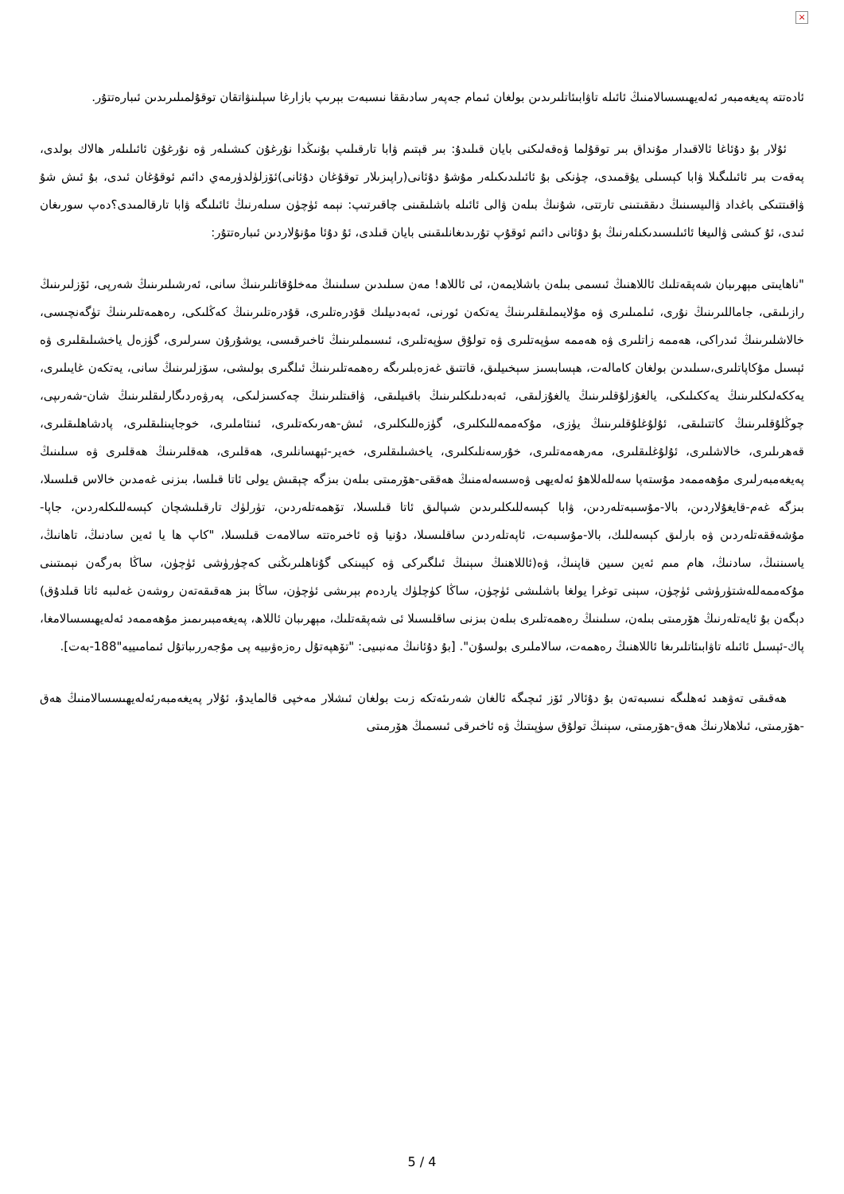×
ئادەتتە پەيغەمبەر ئەلەيهىسسالامنىڭ ئائىلە تاۋابىئاتلىرىدىن بولغان ئىمام جەپەر سادىققا نىسبەت بېرىپ بازارغا سېلىنۋاتقان توقۇلمىلىرىدىن ئىبارەتتۇر.
ئۇلار بۇ دۇئاغا ئالاقىدار مۇنداق بىر توقۇلما ۋەقەلىكنى بايان قىلىدۇ: بىر قېتىم ۋابا تارقىلىپ بۇنىڭدا نۇرغۇن كىشىلەر ۋە نۇرغۇن ئائىلىلەر هالاك بولدى، پەقەت بىر ئائىلىگىلا ۋابا كېسىلى يۇقمىدى، چۈنكى بۇ ئائىلىدىكىلەر مۇشۇ دۇئانى(راپىزىلار توقۇغان دۇئانى)ئۆزلۈلدۈرمەي دائىم ئوقۇغان ئىدى، بۇ ئىش شۇ ۋاقىتتىكى باغداد ۋالىيسىنىڭ دىققىتىنى تارتتى، شۇنىڭ بىلەن ۋالى ئائىلە باشلىقىنى چاقىرتىپ: نېمە ئۈچۈن سىلەرنىڭ ئائىلىگە ۋابا تارقالمىدى؟دەپ سورىغان ئىدى، ئۇ كىشى ۋالىيغا ئائىلىسىدىكىلەرنىڭ بۇ دۇئانى دائىم ئوقۇپ تۇرىدىغانلىقىنى بايان قىلدى، ئۇ دۇئا مۇنۇلاردىن ئىبارەتتۇر:
"ناهايىتى مېهرىبان شەپقەتلىك ئاللاهنىڭ ئىسمى بىلەن باشلايمەن، ئى ئاللاھ! مەن سىلىدىن سىلىنىڭ مەخلۇقاتلىرىنىڭ سانى، ئەرشىلىرىنىڭ شەرپى، ئۆزلىرىنىڭ رازىلىقى، جاماللىرىنىڭ نۇرى، ئىلمىلىرى ۋە مۇلايىملىقلىرىنىڭ يەتكەن ئورنى، ئەبەدىيلىك قۇدرەتلىرى، قۇدرەتلىرىنىڭ كەڭلىكى، رەهمەتلىرىنىڭ تۈگەنچىسى، خالاشلىرىنىڭ ئىدراكى، هەممە زاتلىرى ۋە هەممە سۈپەتلىرى ۋە تولۇق سۈپەتلىرى، ئىسىملىرىنىڭ ئاخىرقىسى، يوشۇرۇن سىرلىرى، گۈزەل ياخشىلىقلىرى ۋە ئېسىل مۇكاپاتلىرى،سىلىدىن بولغان كامالەت، هېسابسىز سېخىيلىق، قاتتىق غەزەبلىرىگە رەهمەتلىرىنىڭ ئىلگىرى بولىشى، سۆزلىرىنىڭ سانى، يەتكەن غايىلىرى، يەككەلىكلىرىنىڭ يەككىلىكى، يالغۇزلۇقلىرىنىڭ يالغۇزلىقى، ئەبەدىلىكلىرىنىڭ باقىيلىقى، ۋاقىتلىرىنىڭ چەكسىزلىكى، پەرۋەردىگارلىقلىرىنىڭ شان-شەرىپى، چوڭلۇقلىرىنىڭ كاتتىلىقى، ئۇلۇغلۇقلىرىنىڭ يۈزى، مۇكەممەللىكلىرى، گۈزەللىكلىرى، ئىش-هەرىكەتلىرى، ئىنئاملىرى، خوجايىنلىقلىرى، پادشاهلىقلىرى، قەهرىلىرى، خالاشلىرى، ئۇلۇغلىقلىرى، مەرهەمەتلىرى، خۇرسەنلىكلىرى، ياخشىلىقلىرى، خەير-ئېهسانلىرى، هەقلىرى، هەقلىرىنىڭ هەقلىرى ۋە سىلىنىڭ پەيغەمبەرلىرى مۇهەممەد مۇستەپا سەللەللاهۇ ئەلەيهى ۋەسسەلەمنىڭ هەققى-هۆرمىتى بىلەن بىزگە چېقىش يولى ئاتا قىلسا، بىزنى غەمدىن خالاس قىلسىلا، بىزگە غەم-قايغۇلاردىن، بالا-مۇسىبەتلەردىن، ۋابا كېسەللىكلىرىدىن شىپالىق ئاتا قىلسىلا، تۆهمەتلەردىن، تۈرلۈك تارقىلىشچان كېسەللىكلەردىن، جاپا-مۇشەققەتلەردىن ۋە بارلىق كېسەللىك، بالا-مۇسىبەت، ئاپەتلەردىن ساقلىسىلا، دۇنيا ۋە ئاخىرەتتە سالامەت قىلسىلا، "كاپ ها يا ئەين سادنىڭ، تاهانىڭ، ياسىننىڭ، سادنىڭ، هام مىم ئەين سىين قاپنىڭ، ۋە(ئاللاهنىڭ سېنىڭ ئىلگىركى ۋە كېيىنكى گۇناهلىرىڭنى كەچۈرۈشى ئۈچۈن، ساڭا بەرگەن نېمىتىنى مۇكەممەللەشتۈرۈشى ئۈچۈن، سېنى توغرا يولغا باشلىشى ئۈچۈن، ساڭا كۈچلۈك ياردەم بېرىشى ئۈچۈن، ساڭا بىز هەقىقەتەن روشەن غەلىبە ئاتا قىلدۇق) دېگەن بۇ ئايەتلەرنىڭ هۆرمىتى بىلەن، سىلىنىڭ رەهمەتلىرى بىلەن بىزنى ساقلىسىلا ئى شەپقەتلىك، مېهرىبان ئاللاھ، پەيغەمبىرىمىز مۇهەممەد ئەلەيهىسسالامغا، پاك-ئېسىل ئائىلە تاۋابىئاتلىرىغا ئاللاهنىڭ رەهمەت، سالاملىرى بولسۇن". [بۇ دۇئانىڭ مەنبىيى: "تۆهپەتۇل رەزەۋىييە پى مۇجەررىباتۇل ئىمامىييە"188-بەت].
هەقىقى تەۋهىد ئەهلىگە نىسبەتەن بۇ دۇئالار ئۆز ئىچىگە ئالغان شەرىئەتكە زىت بولغان ئىشلار مەخپى قالمايدۇ، ئۇلار پەيغەمبەرئەلەيهىسسالامنىڭ هەق -هۆرمىتى، ئىلاهلارنىڭ هەق-هۆرمىتى، سېنىڭ تولۇق سۈپىتىڭ ۋە ئاخىرقى ئىسمىڭ هۆرمىتى
5 / 4